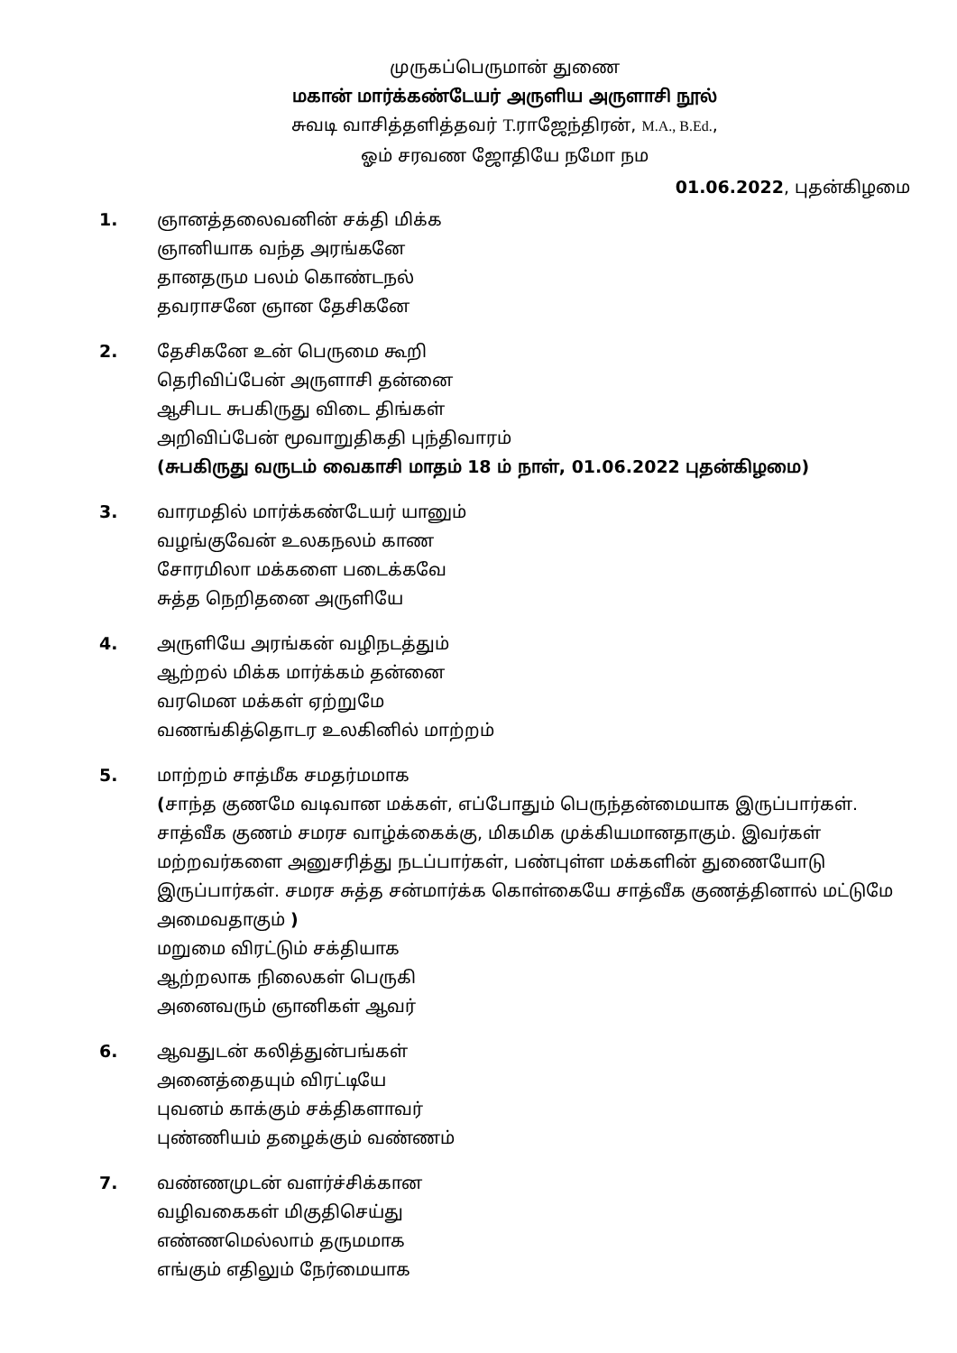முருகப்பெருமான் துணை
மகான் மார்க்கண்டேயர் அருளிய அருளாசி நூல்
சுவடி வாசித்தளித்தவர் T. ராஜேந்திரன், M.A., B.Ed.,
ஓம் சரவண ஜோதியே நமோ நம
01.06.2022, புதன்கிழமை
1. ஞானத்தலைவனின் சக்தி மிக்க
ஞானியாக வந்த அரங்கனே
தானதரும பலம் கொண்டநல்
தவராசனே ஞான தேசிகனே
2. தேசிகனே உன் பெருமை கூறி
தெரிவிப்பேன் அருளாசி தன்னை
ஆசிபட சுபகிருது விடை திங்கள்
அறிவிப்பேன் மூவாறுதிகதி புந்திவாரம்
(சுபகிருது வருடம் வைகாசி மாதம் 18 ம் நாள், 01.06.2022 புதன்கிழமை)
3. வாரமதில் மார்க்கண்டேயர் யானும்
வழங்குவேன் உலகநலம் காண
சோரமிலா மக்களை படைக்கவே
சுத்த நெறிதனை அருளியே
4. அருளியே அரங்கன் வழிநடத்தும்
ஆற்றல் மிக்க மார்க்கம் தன்னை
வரமென மக்கள் ஏற்றுமே
வணங்கித்தொடர உலகினில் மாற்றம்
5. மாற்றம் சாத்மீக சமதர்மமாக
(சாந்த குணமே வடிவான மக்கள், எப்போதும் பெருந்தன்மையாக இருப்பார்கள். சாத்வீக குணம் சமரச வாழ்க்கைக்கு, மிகமிக முக்கியமானதாகும். இவர்கள் மற்றவர்களை அனுசரித்து நடப்பார்கள், பண்புள்ள மக்களின் துணையோடு இருப்பார்கள். சமரச சுத்த சன்மார்க்க கொள்கையே சாத்வீக குணத்தினால் மட்டுமே அமைவதாகும் )
மறுமை விரட்டும் சக்தியாக
ஆற்றலாக நிலைகள் பெருகி
அனைவரும் ஞானிகள் ஆவர்
6. ஆவதுடன் கலித்துன்பங்கள்
அனைத்தையும் விரட்டியே
புவனம் காக்கும் சக்திகளாவர்
புண்ணியம் தழைக்கும் வண்ணம்
7. வண்ணமுடன் வளர்ச்சிக்கான
வழிவகைகள் மிகுதிசெய்து
எண்ணமெல்லாம் தருமமாக
எங்கும் எதிலும் நேர்மையாக